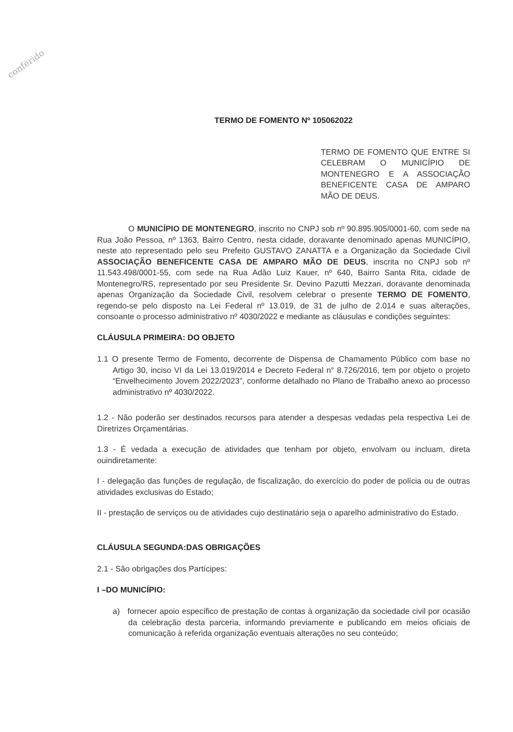conferido
TERMO DE FOMENTO Nº 105062022
TERMO DE FOMENTO QUE ENTRE SI CELEBRAM O MUNICÍPIO DE MONTENEGRO E A ASSOCIAÇÃO BENEFICENTE CASA DE AMPARO MÃO DE DEUS.
O MUNICÍPIO DE MONTENEGRO, inscrito no CNPJ sob nº 90.895.905/0001-60, com sede na Rua João Pessoa, nº 1363, Bairro Centro, nesta cidade, doravante denominado apenas MUNICÍPIO, neste ato representado pelo seu Prefeito GUSTAVO ZANATTA e a Organização da Sociedade Civil ASSOCIAÇÃO BENEFICENTE CASA DE AMPARO MÃO DE DEUS, inscrita no CNPJ sob nº 11.543.498/0001-55, com sede na Rua Adão Luiz Kauer, nº 640, Bairro Santa Rita, cidade de Montenegro/RS, representado por seu Presidente Sr. Devino Pazutti Mezzari, doravante denominada apenas Organização da Sociedade Civil, resolvem celebrar o presente TERMO DE FOMENTO, regendo-se pelo disposto na Lei Federal nº 13.019, de 31 de julho de 2.014 e suas alterações, consoante o processo administrativo nº 4030/2022 e mediante as cláusulas e condições seguintes:
CLÁUSULA PRIMEIRA: DO OBJETO
1.1 O presente Termo de Fomento, decorrente de Dispensa de Chamamento Público com base no Artigo 30, inciso VI da Lei 13.019/2014 e Decreto Federal n° 8.726/2016, tem por objeto o projeto “Envelhecimento Jovem 2022/2023”, conforme detalhado no Plano de Trabalho anexo ao processo administrativo nº 4030/2022.
1.2 - Não poderão ser destinados recursos para atender a despesas vedadas pela respectiva Lei de Diretrizes Orçamentárias.
1.3 - É vedada a execução de atividades que tenham por objeto, envolvam ou incluam, direta ouindiretamente:
I - delegação das funções de regulação, de fiscalização, do exercício do poder de polícia ou de outras atividades exclusivas do Estado;
II - prestação de serviços ou de atividades cujo destinatário seja o aparelho administrativo do Estado.
CLÁUSULA SEGUNDA:DAS OBRIGAÇÕES
2.1 - São obrigações dos Partícipes:
I –DO MUNICÍPIO:
a) fornecer apoio específico de prestação de contas à organização da sociedade civil por ocasião da celebração desta parceria, informando previamente e publicando em meios oficiais de comunicação à referida organização eventuais alterações no seu conteúdo;